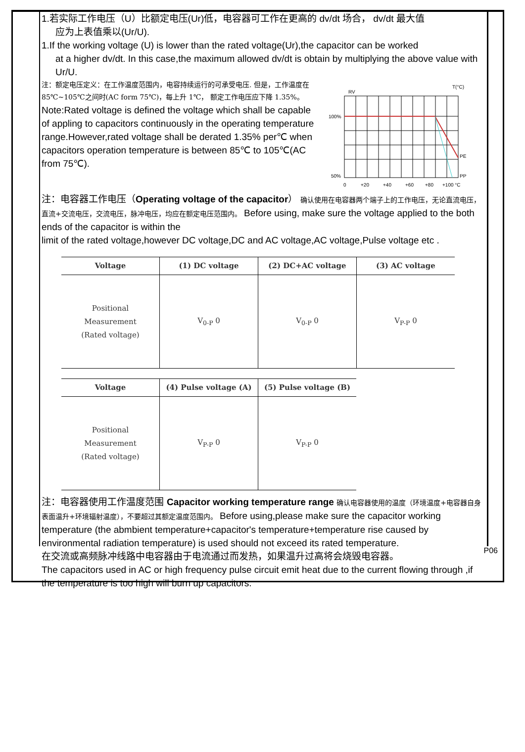1.若实际工作电压（U）比额定电压(Ur)低，电容器可工作在更高的 dv/dt 场合， dv/dt 最大值
应为上表值乘以(Ur/U).
1.If the working voltage (U) is lower than the rated voltage(Ur),the capacitor can be worked
at a higher dv/dt. In this case,the maximum allowed dv/dt is obtain by multiplying the above value with Ur/U.
注：额定电压定义：在工作温度范围内，电容持续运行的可承受电压. 但是，工作温度在 85℃~105℃之间时(AC form 75℃)，每上升 1℃， 额定工作电压应下降 1.35%。
Note:Rated voltage is defined the voltage which shall be capable of appling to capacitors continuously in the operating temperature range.However,rated voltage shall be derated 1.35% per℃ when capacitors operation temperature is between 85℃ to 105℃(AC from 75℃).
RV
T(°C)
100%
50%
PE
PP
0
+20
+40
+60
+80
+100 °C
注：电容器工作电压（Operating voltage of the capacitor） 确认使用在电容器两个端子上的工作电压，无论直流电压，直流+交流电压，交流电压，脉冲电压，均应在额定电压范围内。 Before using, make sure the voltage applied to the both ends of the capacitor is within the
limit of the rated voltage,however DC voltage,DC and AC voltage,AC voltage,Pulse voltage etc .
| Voltage | (1) DC voltage | (2) DC+AC voltage | (3) AC voltage |
| --- | --- | --- | --- |
| Positional Measurement (Rated voltage) | V<sub>0-P</sub> 0 | V<sub>0-P</sub> 0 | V<sub>P-P</sub> 0 |
| Voltage | (4) Pulse voltage (A) | (5) Pulse voltage (B) |
| --- | --- | --- |
| Positional Measurement (Rated voltage) | V<sub>P-P</sub> 0 | V<sub>P-P</sub> 0 |
注：电容器使用工作温度范围 Capacitor working temperature range 确认电容器使用的温度（环境温度+电容器自身表面温升+环境辐射温度），不要超过其额定温度范围内。 Before using,please make sure the capacitor working temperature (the abmbient temperature+capacitor's temperature+temperature rise caused by environmental radiation temperature) is used should not exceed its rated temperature.
在交流或高频脉冲线路中电容器由于电流通过而发热，如果温升过高将会烧毁电容器。
The capacitors used in AC or high frequency pulse circuit emit heat due to the current flowing through ,if the temperature is too high will burn up capacitors.
P06